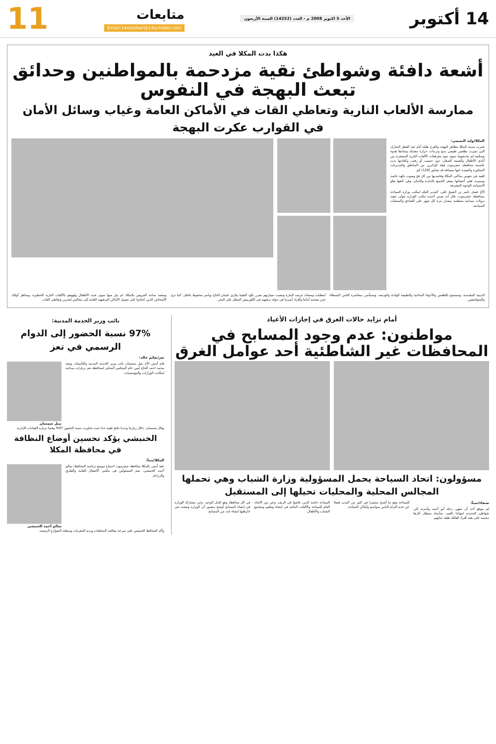14 أكتوبر
الأحد 5 اكتوبر 2008 م - العدد (14252) السنة الأربعون
متابعات
Email:14october@14october.com
11
هكذا بدت المكلا في العيد
أشعة دافئة وشواطئ نقية مزدحمة بالمواطنين وحدائق تبعث البهجة في النفوس
ممارسة الألعاب النارية وتعاطي القات في الأماكن العامة وغياب وسائل الأمان في القوارب عكرت البهجة
المكلا/وليد التميمي:
غمرت مدينة المكلا مظاهر البهجة والفرح طيلة أيام عيد الفطر المبارك التي تميزت بطقس طبيعي بديع ودرجات حرارة معتدلة وسادها هدوء وسكينة لم يخدشهما سوى دوي مفرقعات الألعاب النارية المنتشرة بين أيادي الأطفال والصبية الصغار، دون حسيب أو رقيب وكعادتها بدت عاصمة محافظة حضرموت قبلة للزائرين من المناطق والمديريات المجاورة والبعيدة عنها بمسافة قد تتجاوز (120) كم.
للعيد في نفوس ساكني المكلا وقاصديها من كل فج وصوب نكهة خاصة ومميزة، ففي أحضانها يشعر الجميع بالدفء والحنان، وفي كنفها تعلو الابتسامة الوجوه المشرقة.
الأخ فضل ناصر بن الشيخ علي، المدير العام لمكتب وزارة السياحة بمحافظة حضرموت: قال أنه ضمن أجندة مكتب الوزارة تتولى تنفيذ نزولات ميدانية منتظمة بمعدل مرة كل شهر على الفنادق والمنشآت السياحية.
الدينية المقدسة، وتستمتع بالطقس والأجواء المناخية والطبيعة الهادئة والوديعة، وتستأنس بمعاشرة الناس البسطاء والمتواضعين.
لمطبات ومصائد تترصد المارة وتصيب سيارتهم بضرر بالغ، التقينا بيكري عثمان الحاج وياسر محفوظ باغفار: كما ترى نحن بصحبة أبنائنا وأفراد أسرتنا في جولة ترفيهية في الكورنيش المطل على البحر.
ومنصة ساحة العروض بالمكلا، لم ينل منها سوى عبث الأطفال ولهوهم بالألعاب النارية الخطيرة، ومناظر أولئك الأشخاص الذين اعتادوا على تحويل الأماكن الترفيهية العامة إلى مجالس لتخزين وتعاطي القات.
أمام تزايد حالات الغرق في إجازات الأعياد
مواطنون: عدم وجود المسابح في المحافظات غير الشاطئية أحد عوامل الغرق
مسؤولون: اتحاد السباحة يحمل المسؤولية وزارة الشباب وهي تحملها المجالس المحلية والمحليات تحيلها إلى المستقبل
صنعاء/سبأ:
لم يتوقع أحد أن تنتهي رحلة أبو أحمد وأسرته إلى شواطئ الحديدة ابتهاجا بالعيد، بمأساة ستظل آثارها مخيمة على بقية أفراد العائلة طيلة حياتهم.
للسباحة وهو ما أصبح منتشرا في كثير من المدن فضلا عن عدم التزام الناس بمواسم وأماكن السباحة.
السباحة خاصة الذين عاشوا في الريف. وعن دور الاتحاد العام للسباحة والألعاب المائية في إنشاء وتعليم وتشجيع الشباب والأطفال.
في كل محافظة وهو الحل الوحيد. وعن مشاركة الوزارة في إنشاء المسابح أوضح منصور أن الوزارة وضعت في خارطتها إنشاء عدد من المسابح.
نائب وزير الخدمة المدنية:
97% نسبة الحضور إلى الدوام الرسمي في تعز
تعز/نعائم خالد:
قام أمس الأخ نبيل شمسان نائب وزير الخدمة المدنية والتأمينات ومعه محمد احمد الحاج أمين عام المجلس المحلي لمحافظة تعز بزيارات ميدانية لمكاتب الوزارات والمؤسسات.
نبيل شمسان
وقال شمسان: خلال زيارتنا وجدنا نتائج طيبة جدا حيث تجاوزت نسبة الحضور 97% وقمنا بزيارة القيادات الإدارية.
الخنبشي يؤكد تحسين أوضاع النظافة في محافظة المكلا
المكلا/سبأ:
عقد أمس بالمكلا محافظة حضرموت اجتماع موسع برئاسة المحافظ/ سالم أحمد الخنبشي، ضم المسئولين في مكتبي الأشغال العامة والطرق والزراعة.
سالم أحمد الخنبشي
وأكد المحافظ الخنبشي على سرعة معالجة المخلفات وردم الحفريات وسفلتة الشوارع الرئيسة.